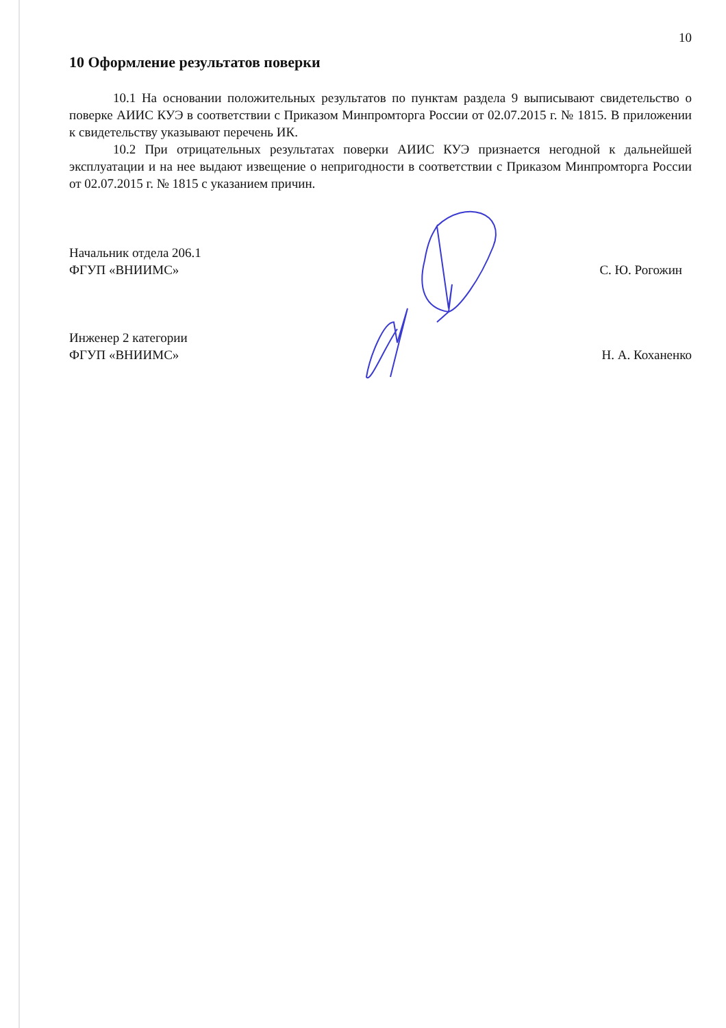10
10 Оформление результатов поверки
10.1 На основании положительных результатов по пунктам раздела 9 выписывают свидетельство о поверке АИИС КУЭ в соответствии с Приказом Минпромторга России от 02.07.2015 г. № 1815. В приложении к свидетельству указывают перечень ИК.
10.2 При отрицательных результатах поверки АИИС КУЭ признается негодной к дальнейшей эксплуатации и на нее выдают извещение о непригодности в соответствии с Приказом Минпромторга России от 02.07.2015 г. № 1815 с указанием причин.
Начальник отдела 206.1
ФГУП «ВНИИМС»
С. Ю. Рогожин
Инженер 2 категории
ФГУП «ВНИИМС»
Н. А. Коханенко